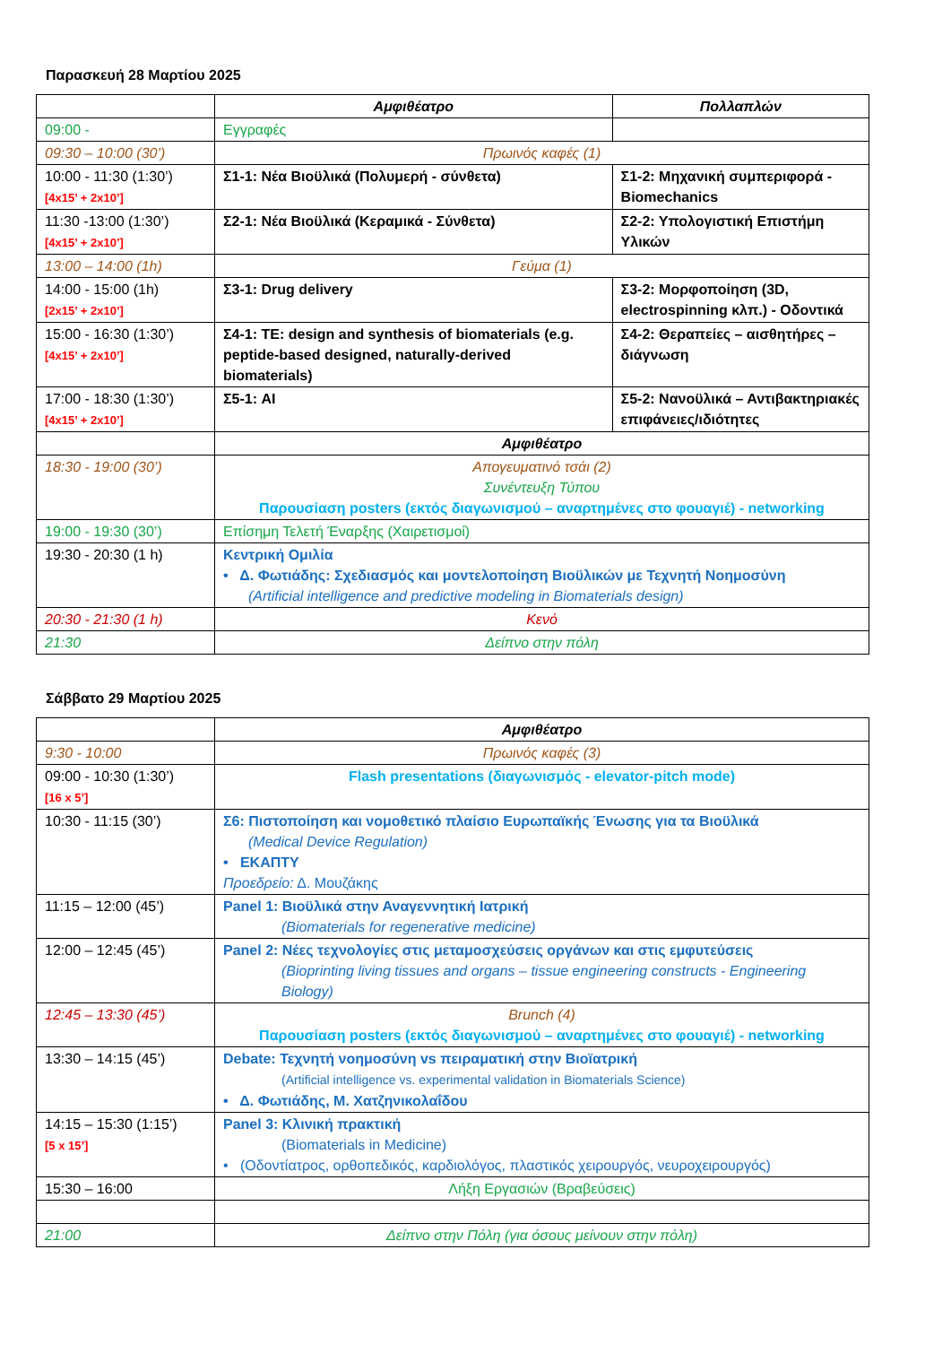Παρασκευή 28 Μαρτίου 2025
| | Αμφιθέατρο | Πολλαπλών |
| 09:00 - | Εγγραφές | |
| 09:30 – 10:00 (30’) | Πρωινός καφές (1) | |
| 10:00 - 11:30 (1:30’) [4x15’ + 2x10’] | Σ1-1: Νέα Βιοϋλικά (Πολυμερή - σύνθετα) | Σ1-2: Μηχανική συμπεριφορά - Biomechanics |
| 11:30 -13:00 (1:30’) [4x15’ + 2x10’] | Σ2-1: Νέα Βιοϋλικά (Κεραμικά - Σύνθετα) | Σ2-2: Υπολογιστική Επιστήμη Υλικών |
| 13:00 – 14:00 (1h) | Γεύμα (1) | |
| 14:00 - 15:00 (1h) [2x15’ + 2x10’] | Σ3-1: Drug delivery | Σ3-2: Μορφοποίηση (3D, electrospinning κλπ.) - Οδοντικά |
| 15:00 - 16:30 (1:30’) [4x15’ + 2x10’] | Σ4-1: TE: design and synthesis of biomaterials (e.g. peptide-based designed, naturally-derived biomaterials) | Σ4-2: Θεραπείες – αισθητήρες – διάγνωση |
| 17:00 - 18:30 (1:30’) [4x15’ + 2x10’] | Σ5-1: AI | Σ5-2: Νανοϋλικά – Αντιβακτηριακές επιφάνειες/ιδιότητες |
| | Αμφιθέατρο | |
| 18:30 - 19:00 (30’) | Απογευματινό τσάι (2) Συνέντευξη Τύπου Παρουσίαση posters (εκτός διαγωνισμού – αναρτημένες στο φουαγιέ) - networking | |
| 19:00 - 19:30 (30’) | Επίσημη Τελετή Έναρξης (Χαιρετισμοί) | |
| 19:30 - 20:30 (1 h) | Κεντρική Ομιλία • Δ. Φωτιάδης: Σχεδιασμός και μοντελοποίηση Βιοϋλικών με Τεχνητή Νοημοσύνη (Artificial intelligence and predictive modeling in Biomaterials design) | |
| 20:30 - 21:30 (1 h) | Κενό | |
| 21:30 | Δείπνο στην πόλη | |
Σάββατο 29 Μαρτίου 2025
| | Αμφιθέατρο |
| 9:30 - 10:00 | Πρωινός καφές (3) |
| 09:00 - 10:30 (1:30’) [16 x 5’] | Flash presentations (διαγωνισμός - elevator-pitch mode) |
| 10:30 - 11:15 (30’) | Σ6: Πιστοποίηση και νομοθετικό πλαίσιο Ευρωπαϊκής Ένωσης για τα Βιοϋλικά (Medical Device Regulation) • ΕΚΑΠΤΥ Προεδρείο: Δ. Μουζάκης |
| 11:15 – 12:00 (45’) | Panel 1: Βιοϋλικά στην Αναγεννητική Ιατρική (Biomaterials for regenerative medicine) |
| 12:00 – 12:45 (45’) | Panel 2: Νέες τεχνολογίες στις μεταμοσχεύσεις οργάνων και στις εμφυτεύσεις (Bioprinting living tissues and organs – tissue engineering constructs - Engineering Biology) |
| 12:45 – 13:30 (45’) | Brunch (4) Παρουσίαση posters (εκτός διαγωνισμού – αναρτημένες στο φουαγιέ) - networking |
| 13:30 – 14:15 (45’) | Debate: Τεχνητή νοημοσύνη vs πειραματική στην Βιοϊατρική (Artificial intelligence vs. experimental validation in Biomaterials Science) • Δ. Φωτιάδης, Μ. Χατζηνικολαΐδου |
| 14:15 – 15:30 (1:15’) [5 x 15’] | Panel 3: Κλινική πρακτική (Biomaterials in Medicine) • (Οδοντίατρος, ορθοπεδικός, καρδιολόγος, πλαστικός χειρουργός, νευροχειρουργός) |
| 15:30 – 16:00 | Λήξη Εργασιών (Βραβεύσεις) |
| 21:00 | Δείπνο στην Πόλη (για όσους μείνουν στην πόλη) |